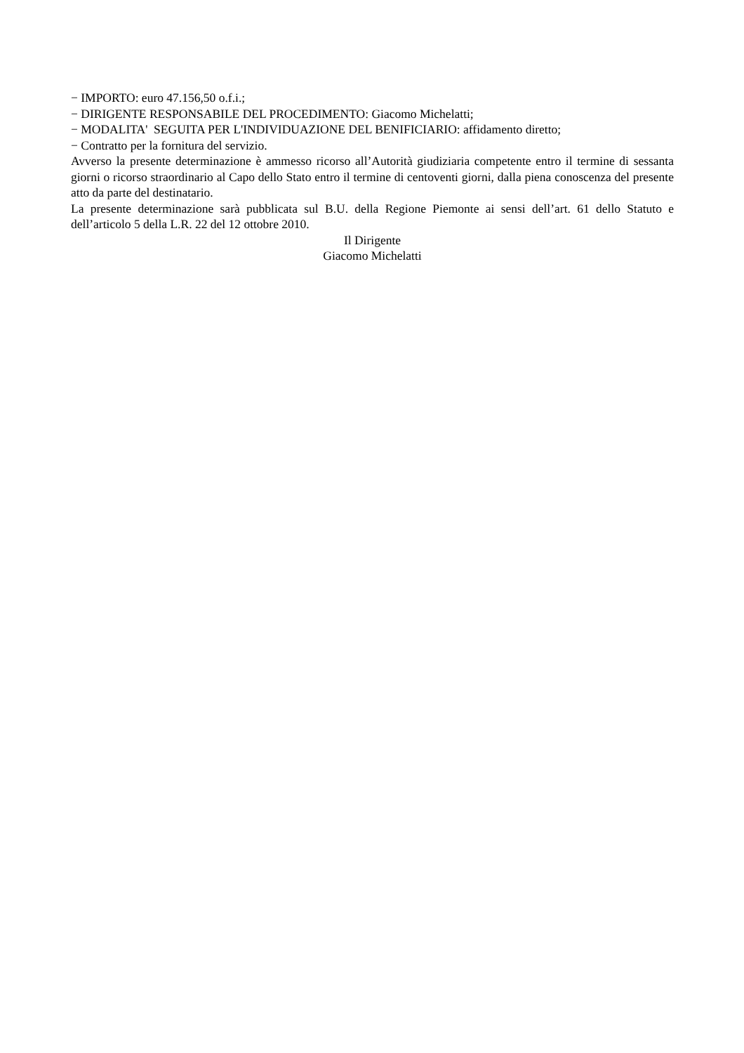− IMPORTO: euro 47.156,50 o.f.i.;
− DIRIGENTE RESPONSABILE DEL PROCEDIMENTO: Giacomo Michelatti;
− MODALITA' SEGUITA PER L'INDIVIDUAZIONE DEL BENIFICIARIO: affidamento diretto;
− Contratto per la fornitura del servizio.
Avverso la presente determinazione è ammesso ricorso all’Autorità giudiziaria competente entro il termine di sessanta giorni o ricorso straordinario al Capo dello Stato entro il termine di centoventi giorni, dalla piena conoscenza del presente atto da parte del destinatario.
La presente determinazione sarà pubblicata sul B.U. della Regione Piemonte ai sensi dell’art. 61 dello Statuto e dell’articolo 5 della L.R. 22 del 12 ottobre 2010.
Il Dirigente
Giacomo Michelatti